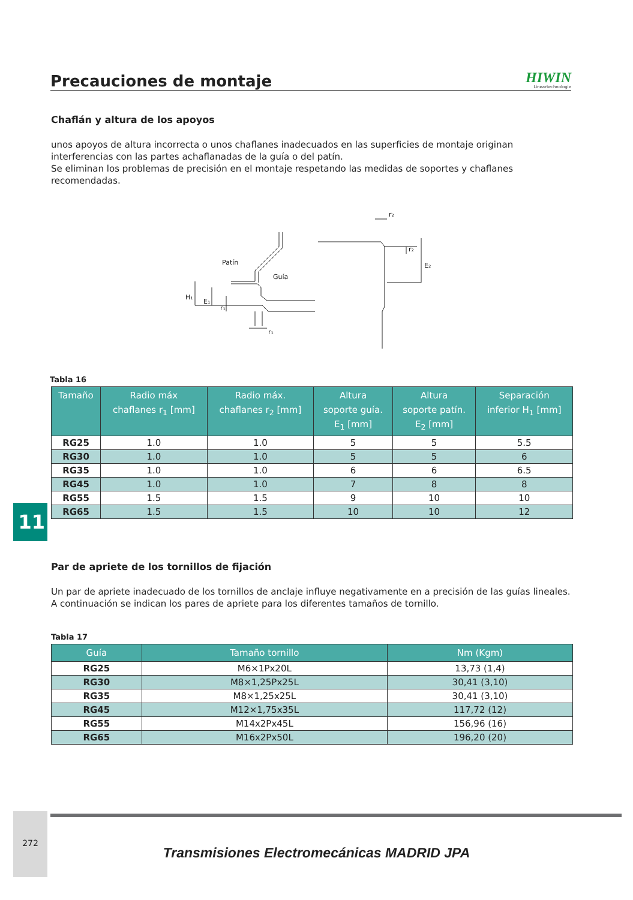Precauciones de montaje
HIWIN
Lineartechnologie
11
Chaflán y altura de los apoyos
unos apoyos de altura incorrecta o unos chaflanes inadecuados en las superficies de montaje originan interferencias con las partes achaflanadas de la guía o del patín.
Se eliminan los problemas de precisión en el montaje respetando las medidas de soportes y chaflanes recomendadas.
Patín
Guía
H₁
E₁
r₁
r₁
r₂
r₂
E₂
Tabla 16
| Tamaño | Radio máx chaflanes r<sub>1</sub> [mm] | Radio máx. chaflanes r<sub>2</sub> [mm] | Altura soporte guía. E<sub>1</sub> [mm] | Altura soporte patín. E<sub>2</sub> [mm] | Separación inferior H<sub>1</sub> [mm] |
| --- | --- | --- | --- | --- | --- |
| RG25 | 1.0 | 1.0 | 5 | 5 | 5.5 |
| RG30 | 1.0 | 1.0 | 5 | 5 | 6 |
| RG35 | 1.0 | 1.0 | 6 | 6 | 6.5 |
| RG45 | 1.0 | 1.0 | 7 | 8 | 8 |
| RG55 | 1.5 | 1.5 | 9 | 10 | 10 |
| RG65 | 1.5 | 1.5 | 10 | 10 | 12 |
Par de apriete de los tornillos de fijación
Un par de apriete inadecuado de los tornillos de anclaje influye negativamente en a precisión de las guías lineales. A continuación se indican los pares de apriete para los diferentes tamaños de tornillo.
Tabla 17
| Guía | Tamaño tornillo | Nm (Kgm) |
| --- | --- | --- |
| RG25 | M6×1Px20L | 13,73 (1,4) |
| RG30 | M8×1,25Px25L | 30,41 (3,10) |
| RG35 | M8×1,25x25L | 30,41 (3,10) |
| RG45 | M12×1,75x35L | 117,72 (12) |
| RG55 | M14x2Px45L | 156,96 (16) |
| RG65 | M16x2Px50L | 196,20 (20) |
272
Transmisiones Electromecánicas MADRID JPA